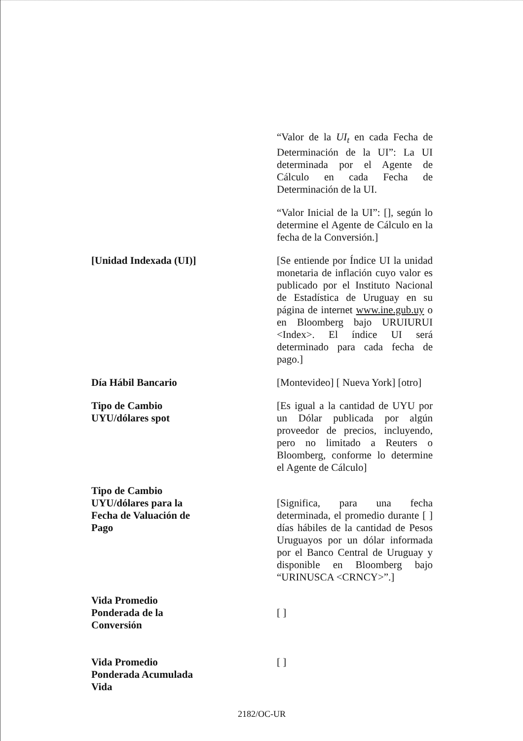“Valor de la UI<sub>t</sub> en cada Fecha de Determinación de la UI”: La UI determinada por el Agente de Cálculo en cada Fecha de Determinación de la UI.
“Valor Inicial de la UI”: [], según lo determine el Agente de Cálculo en la fecha de la Conversión.]
[Unidad Indexada (UI)] [Se entiende por Índice UI la unidad monetaria de inflación cuyo valor es publicado por el Instituto Nacional de Estadística de Uruguay en su página de internet www.ine.gub.uy o en Bloomberg bajo URUIURUI <Index>. El índice UI será determinado para cada fecha de pago.]
Día Hábil Bancario [Montevideo] [ Nueva York] [otro]
Tipo de Cambio
UYU/dólares spot
[Es igual a la cantidad de UYU por un Dólar publicada por algún proveedor de precios, incluyendo, pero no limitado a Reuters o Bloomberg, conforme lo determine el Agente de Cálculo]
Tipo de Cambio
UYU/dólares para la
Fecha de Valuación de
Pago
[Significa, para una fecha determinada, el promedio durante [ ] días hábiles de la cantidad de Pesos Uruguayos por un dólar informada por el Banco Central de Uruguay y disponible en Bloomberg bajo “URINUSCA <CRNCY>”.]
Vida Promedio
Ponderada de la
Conversión
[ ]
Vida Promedio
Ponderada Acumulada
Vida
[ ]
2182/OC-UR